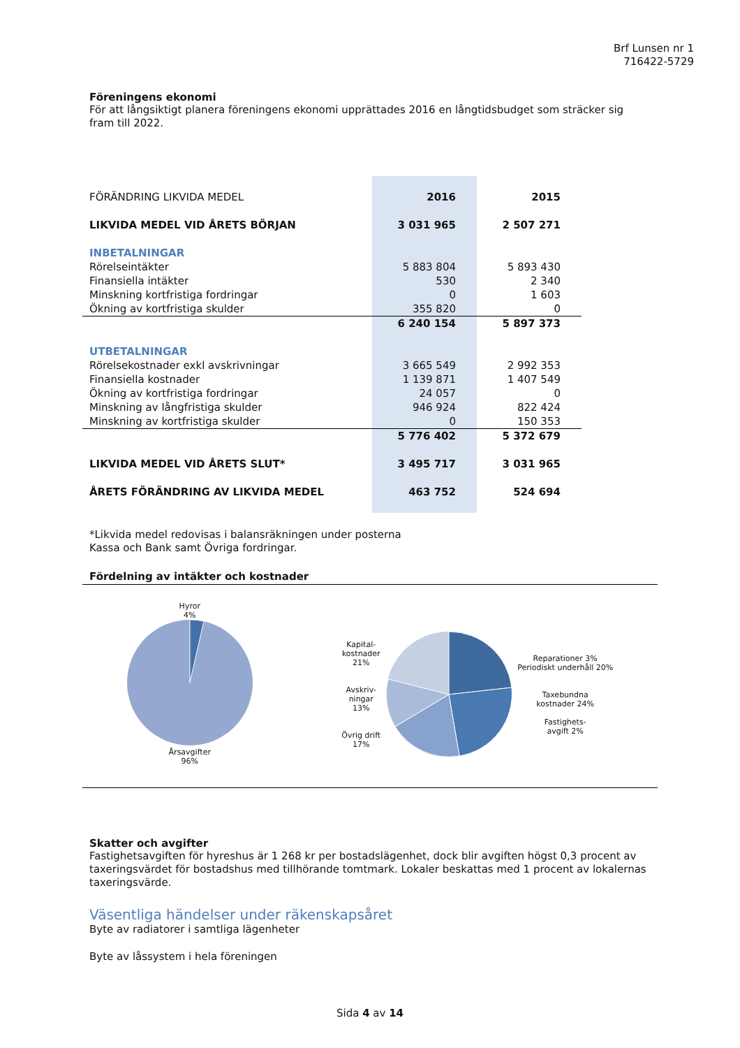Brf Lunsen nr 1
716422-5729
Föreningens ekonomi
För att långsiktigt planera föreningens ekonomi upprättades 2016 en långtidsbudget som sträcker sig fram till 2022.
| FÖRÄNDRING LIKVIDA MEDEL | 2016 | 2015 |
| LIKVIDA MEDEL VID ÅRETS BÖRJAN | 3 031 965 | 2 507 271 |
| INBETALNINGAR | | |
| Rörelseintäkter | 5 883 804 | 5 893 430 |
| Finansiella intäkter | 530 | 2 340 |
| Minskning kortfristiga fordringar | 0 | 1 603 |
| Ökning av kortfristiga skulder | 355 820 | 0 |
| | 6 240 154 | 5 897 373 |
| UTBETALNINGAR | | |
| Rörelsekostnader exkl avskrivningar | 3 665 549 | 2 992 353 |
| Finansiella kostnader | 1 139 871 | 1 407 549 |
| Ökning av kortfristiga fordringar | 24 057 | 0 |
| Minskning av långfristiga skulder | 946 924 | 822 424 |
| Minskning av kortfristiga skulder | 0 | 150 353 |
| | 5 776 402 | 5 372 679 |
| LIKVIDA MEDEL VID ÅRETS SLUT* | 3 495 717 | 3 031 965 |
| ÅRETS FÖRÄNDRING AV LIKVIDA MEDEL | 463 752 | 524 694 |
*Likvida medel redovisas i balansräkningen under posterna
Kassa och Bank samt Övriga fordringar.
Fördelning av intäkter och kostnader
Hyror
4%
Årsavgifter
96%
Kapital-
kostnader
21%
Avskriv-
ningar
13%
Övrig drift
17%
Reparationer 3%
Periodiskt underhåll 20%
Taxebundna
kostnader 24%
Fastighets-
avgift 2%
Skatter och avgifter
Fastighetsavgiften för hyreshus är 1 268 kr per bostadslägenhet, dock blir avgiften högst 0,3 procent av taxeringsvärdet för bostadshus med tillhörande tomtmark. Lokaler beskattas med 1 procent av lokalernas taxeringsvärde.
Väsentliga händelser under räkenskapsåret
Byte av radiatorer i samtliga lägenheter
Byte av låssystem i hela föreningen
Sida 4 av 14